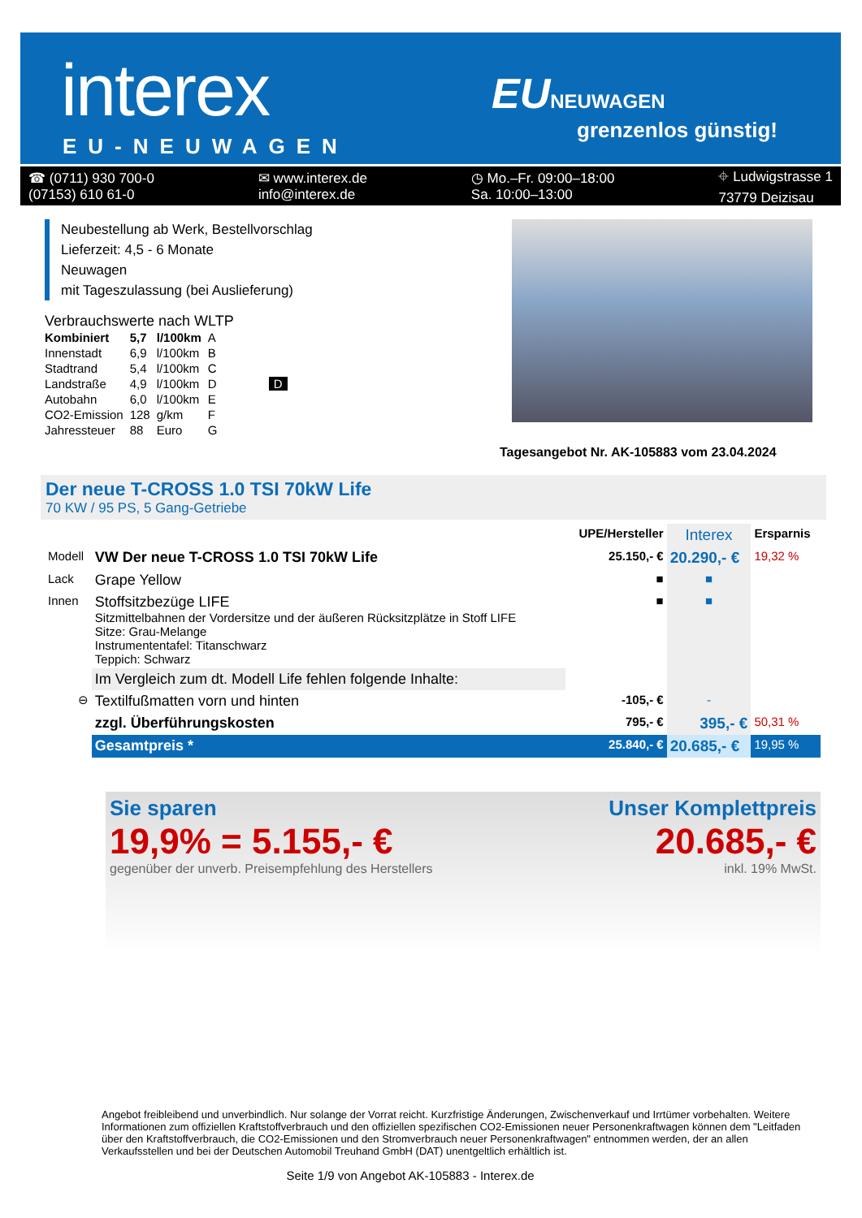interex
EU-NEUWAGEN
EUNEUWAGEN
grenzenlos günstig!
☎ (0711) 930 700-0
(07153) 610 61-0
✉ www.interex.de
info@interex.de
◷ Mo.–Fr. 09:00–18:00
Sa. 10:00–13:00
⌖ Ludwigstrasse 1
73779 Deizisau
Neubestellung ab Werk, Bestellvorschlag
Lieferzeit: 4,5 - 6 Monate
Neuwagen
mit Tageszulassung (bei Auslieferung)
Verbrauchswerte nach WLTP
| Kombiniert | 5,7 | l/100km | A |
| Innenstadt | 6,9 | l/100km | B |
| Stadtrand | 5,4 | l/100km | C |
| Landstraße | 4,9 | l/100km | D D |
| Autobahn | 6,0 | l/100km | E |
| CO2-Emission | 128 | g/km | F |
| Jahressteuer | 88 | Euro | G |
Tagesangebot Nr. AK-105883 vom 23.04.2024
Der neue T-CROSS 1.0 TSI 70kW Life
70 KW / 95 PS, 5 Gang-Getriebe
| | | UPE/Hersteller | Interex | Ersparnis |
| Modell | VW Der neue T-CROSS 1.0 TSI 70kW Life | 25.150,- € | 20.290,- € | 19,32 % |
| Lack | Grape Yellow | ■ | ■ | |
| Innen | Stoffsitzbezüge LIFE Sitzmittelbahnen der Vordersitze und der äußeren Rücksitzplätze in Stoff LIFE Sitze: Grau-Melange Instrumententafel: Titanschwarz Teppich: Schwarz | ■ | ■ | |
| | Im Vergleich zum dt. Modell Life fehlen folgende Inhalte: | | | |
| ⊖ | Textilfußmatten vorn und hinten | -105,- € | - | |
| | zzgl. Überführungskosten | 795,- € | 395,- € | 50,31 % |
| | Gesamtpreis * | 25.840,- € | 20.685,- € | 19,95 % |
Sie sparen
19,9% = 5.155,- €
gegenüber der unverb. Preisempfehlung des Herstellers
Unser Komplettpreis
20.685,- €
inkl. 19% MwSt.
Angebot freibleibend und unverbindlich. Nur solange der Vorrat reicht. Kurzfristige Änderungen, Zwischenverkauf und Irrtümer vorbehalten. Weitere Informationen zum offiziellen Kraftstoffverbrauch und den offiziellen spezifischen CO2-Emissionen neuer Personenkraftwagen können dem "Leitfaden über den Kraftstoffverbrauch, die CO2-Emissionen und den Stromverbrauch neuer Personenkraftwagen" entnommen werden, der an allen Verkaufsstellen und bei der Deutschen Automobil Treuhand GmbH (DAT) unentgeltlich erhältlich ist.
Seite 1/9 von Angebot AK-105883 - Interex.de